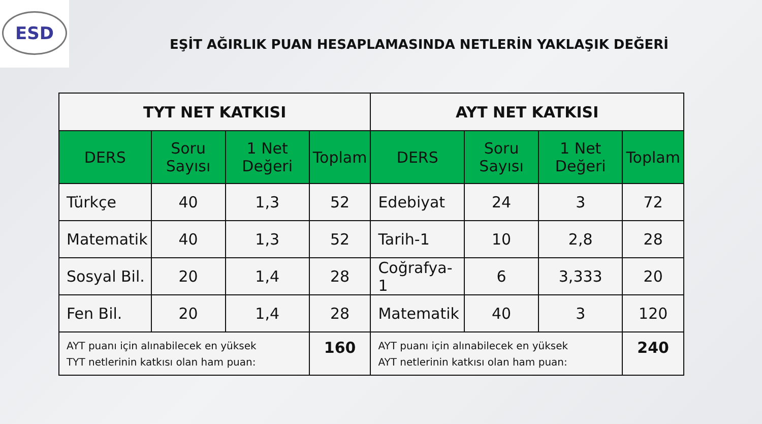ESD
EŞİT AĞIRLIK PUAN HESAPLAMASINDA NETLERİN YAKLAŞIK DEĞERİ
| TYT NET KATKISI | | | | AYT NET KATKISI | | | |
| --- | --- | --- | --- | --- | --- | --- | --- |
| DERS | Soru Sayısı | 1 Net Değeri | Toplam | DERS | Soru Sayısı | 1 Net Değeri | Toplam |
| Türkçe | 40 | 1,3 | 52 | Edebiyat | 24 | 3 | 72 |
| Matematik | 40 | 1,3 | 52 | Tarih-1 | 10 | 2,8 | 28 |
| Sosyal Bil. | 20 | 1,4 | 28 | Coğrafya-1 | 6 | 3,333 | 20 |
| Fen Bil. | 20 | 1,4 | 28 | Matematik | 40 | 3 | 120 |
| AYT puanı için alınabilecek en yüksek TYT netlerinin katkısı olan ham puan: | | | 160 | AYT puanı için alınabilecek en yüksek AYT netlerinin katkısı olan ham puan: | | | 240 |